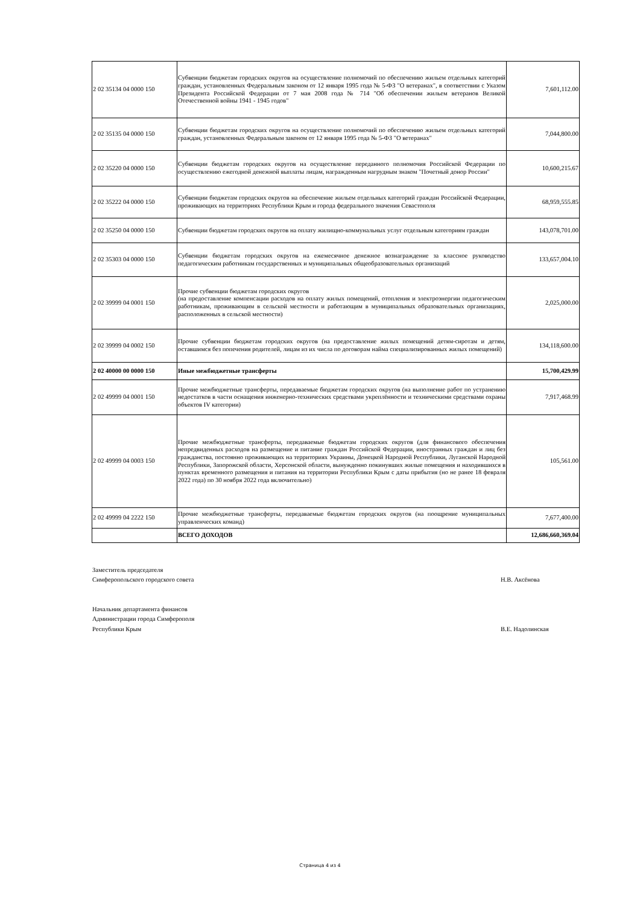| 2 02 35134 04 0000 150 | Субвенции бюджетам городских округов на осуществление полномочий по обеспечению жильем отдельных категорий граждан, установленных Федеральным законом от 12 января 1995 года № 5-ФЗ "О ветеранах", в соответствии с Указом Президента Российской Федерации от 7 мая 2008 года № 714 "Об обеспечении жильем ветеранов Великой Отечественной войны 1941 - 1945 годов" | 7,601,112.00 |
| 2 02 35135 04 0000 150 | Субвенции бюджетам городских округов на осуществление полномочий по обеспечению жильем отдельных категорий граждан, установленных Федеральным законом от 12 января 1995 года № 5-ФЗ "О ветеранах" | 7,044,800.00 |
| 2 02 35220 04 0000 150 | Субвенции бюджетам городских округов на осуществление переданного полномочия Российской Федерации по осуществлению ежегодной денежной выплаты лицам, награжденным нагрудным знаком "Почетный донор России" | 10,600,215.67 |
| 2 02 35222 04 0000 150 | Субвенции бюджетам городских округов на обеспечение жильем отдельных категорий граждан Российской Федерации, проживающих на территориях Республики Крым и города федерального значения Севастополя | 68,959,555.85 |
| 2 02 35250 04 0000 150 | Субвенции бюджетам городских округов на оплату жилищно-коммунальных услуг отдельным категориям граждан | 143,078,701.00 |
| 2 02 35303 04 0000 150 | Субвенции бюджетам городских округов на ежемесячное денежное вознаграждение за классное руководство педагогическим работникам государственных и муниципальных общеобразовательных организаций | 133,657,004.10 |
| 2 02 39999 04 0001 150 | Прочие субвенции бюджетам городских округов (на предоставление компенсации расходов на оплату жилых помещений, отопления и электроэнергии педагогическим работникам, проживающим в сельской местности и работающим в муниципальных образовательных организациях, расположенных в сельской местности) | 2,025,000.00 |
| 2 02 39999 04 0002 150 | Прочие субвенции бюджетам городских округов (на предоставление жилых помещений детям-сиротам и детям, оставшимся без попечения родителей, лицам из их числа по договорам найма специализированных жилых помещений) | 134,118,600.00 |
| 2 02 40000 00 0000 150 | Иные межбюджетные трансферты | 15,700,429.99 |
| 2 02 49999 04 0001 150 | Прочие межбюджетные трансферты, передаваемые бюджетам городских округов (на выполнение работ по устранению недостатков в части оснащения инженерно-технических средствами укреплённости и техническими средствами охраны объектов IV категории) | 7,917,468.99 |
| 2 02 49999 04 0003 150 | Прочие межбюджетные трансферты, передаваемые бюджетам городских округов (для финансового обеспечения непредвиденных расходов на размещение и питание граждан Российской Федерации, иностранных граждан и лиц без гражданства, постоянно проживающих на территориях Украины, Донецкой Народной Республики, Луганской Народной Республики, Запорожской области, Херсонской области, вынужденно покинувших жилые помещения и находившихся в пунктах временного размещения и питания на территории Республики Крым с даты прибытия (но не ранее 18 февраля 2022 года) по 30 ноября 2022 года включительно) | 105,561.00 |
| 2 02 49999 04 2222 150 | Прочие межбюджетные трансферты, передаваемые бюджетам городских округов (на поощрение муниципальных управленческих команд) | 7,677,400.00 |
| | ВСЕГО ДОХОДОВ | 12,686,660,369.04 |
Заместитель председателя
Симферопольского городского совета
Н.В. Аксёнова
Начальник департамента финансов
Администрации города Симферополя
Республики Крым
В.Е. Надолинская
Страница 4 из 4